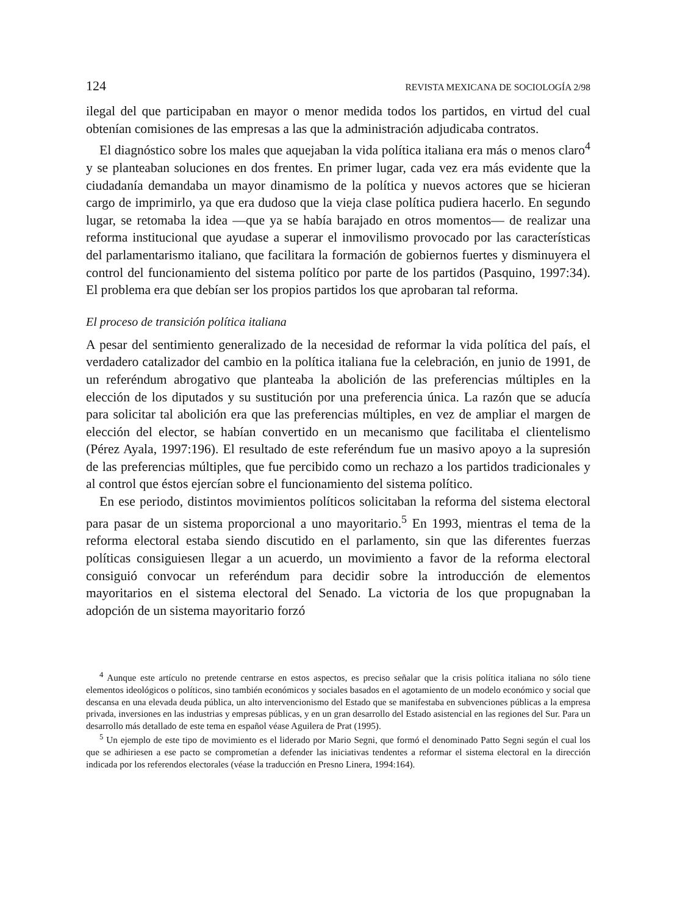124 REVISTA MEXICANA DE SOCIOLOGÍA 2/98
ilegal del que participaban en mayor o menor medida todos los partidos, en virtud del cual obtenían comisiones de las empresas a las que la administración adjudicaba contratos.
El diagnóstico sobre los males que aquejaban la vida política italiana era más o menos claro<sup>4</sup> y se planteaban soluciones en dos frentes. En primer lugar, cada vez era más evidente que la ciudadanía demandaba un mayor dinamismo de la política y nuevos actores que se hicieran cargo de imprimirlo, ya que era dudoso que la vieja clase política pudiera hacerlo. En segundo lugar, se retomaba la idea —que ya se había barajado en otros momentos— de realizar una reforma institucional que ayudase a superar el inmovilismo provocado por las características del parlamentarismo italiano, que facilitara la formación de gobiernos fuertes y disminuyera el control del funcionamiento del sistema político por parte de los partidos (Pasquino, 1997:34). El problema era que debían ser los propios partidos los que aprobaran tal reforma.
El proceso de transición política italiana
A pesar del sentimiento generalizado de la necesidad de reformar la vida política del país, el verdadero catalizador del cambio en la política italiana fue la celebración, en junio de 1991, de un referéndum abrogativo que planteaba la abolición de las preferencias múltiples en la elección de los diputados y su sustitución por una preferencia única. La razón que se aducía para solicitar tal abolición era que las preferencias múltiples, en vez de ampliar el margen de elección del elector, se habían convertido en un mecanismo que facilitaba el clientelismo (Pérez Ayala, 1997:196). El resultado de este referéndum fue un masivo apoyo a la supresión de las preferencias múltiples, que fue percibido como un rechazo a los partidos tradicionales y al control que éstos ejercían sobre el funcionamiento del sistema político.
En ese periodo, distintos movimientos políticos solicitaban la reforma del sistema electoral para pasar de un sistema proporcional a uno mayoritario.<sup>5</sup> En 1993, mientras el tema de la reforma electoral estaba siendo discutido en el parlamento, sin que las diferentes fuerzas políticas consiguiesen llegar a un acuerdo, un movimiento a favor de la reforma electoral consiguió convocar un referéndum para decidir sobre la introducción de elementos mayoritarios en el sistema electoral del Senado. La victoria de los que propugnaban la adopción de un sistema mayoritario forzó
<sup>4</sup> Aunque este artículo no pretende centrarse en estos aspectos, es preciso señalar que la crisis política italiana no sólo tiene elementos ideológicos o políticos, sino también económicos y sociales basados en el agotamiento de un modelo económico y social que descansa en una elevada deuda pública, un alto intervencionismo del Estado que se manifestaba en subvenciones públicas a la empresa privada, inversiones en las industrias y empresas públicas, y en un gran desarrollo del Estado asistencial en las regiones del Sur. Para un desarrollo más detallado de este tema en español véase Aguilera de Prat (1995).
<sup>5</sup> Un ejemplo de este tipo de movimiento es el liderado por Mario Segni, que formó el denominado Patto Segni según el cual los que se adhiriesen a ese pacto se comprometían a defender las iniciativas tendentes a reformar el sistema electoral en la dirección indicada por los referendos electorales (véase la traducción en Presno Linera, 1994:164).